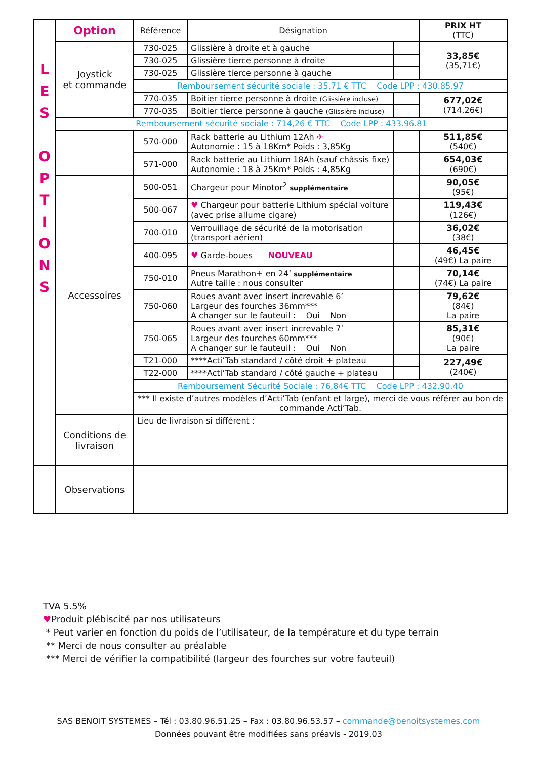| L E S O P T I O N S | Option | Référence | Désignation | | PRIX HT (TTC) |
| | Joystick et commande | 730-025 | Glissière à droite et à gauche | | 33,85€ (35,71€) |
| | | 730-025 | Glissière tierce personne à droite | | |
| | | 730-025 | Glissière tierce personne à gauche | | |
| | | Remboursement sécurité sociale : 35,71 € TTC Code LPP : 430.85.97 | | | |
| | | 770-035 | Boitier tierce personne à droite (Glissière incluse) | | 677,02€ (714,26€) |
| | | 770-035 | Boitier tierce personne à gauche (Glissière incluse) | | |
| | Remboursement sécurité sociale : 714,26 € TTC Code LPP : 433.96.81 | | | | |
| | | 570-000 | Rack batterie au Lithium 12Ah ✈ Autonomie : 15 à 18Km* Poids : 3,85Kg | | 511,85€ (540€) |
| | | 571-000 | Rack batterie au Lithium 18Ah (sauf châssis fixe) Autonomie : 18 à 25Km* Poids : 4,85Kg | | 654,03€ (690€) |
| | Accessoires | 500-051 | Chargeur pour Minotor<sup>2</sup> supplémentaire | | 90,05€ (95€) |
| | | 500-067 | ♥ Chargeur pour batterie Lithium spécial voiture (avec prise allume cigare) | | 119,43€ (126€) |
| | | 700-010 | Verrouillage de sécurité de la motorisation (transport aérien) | | 36,02€ (38€) |
| | | 400-095 | ♥ Garde-boues NOUVEAU | | 46,45€ (49€) La paire |
| | | 750-010 | Pneus Marathon+ en 24’ supplémentaire Autre taille : nous consulter | | 70,14€ (74€) La paire |
| | | 750-060 | Roues avant avec insert increvable 6’ Largeur des fourches 36mm*** A changer sur le fauteuil : Oui Non | | 79,62€ (84€) La paire |
| | | 750-065 | Roues avant avec insert increvable 7’ Largeur des fourches 60mm*** A changer sur le fauteuil : Oui Non | | 85,31€ (90€) La paire |
| | | T21-000 | ****Acti’Tab standard / côté droit + plateau | | 227,49€ (240€) |
| | | T22-000 | ****Acti’Tab standard / côté gauche + plateau | | |
| | | Remboursement Sécurité Sociale : 76,84€ TTC Code LPP : 432.90.40 | | | |
| | | *** Il existe d’autres modèles d’Acti’Tab (enfant et large), merci de vous référer au bon de commande Acti’Tab. | | | |
| | Conditions de livraison | Lieu de livraison si différent : | | | |
| | Observations | | | | |
TVA 5.5%
♥Produit plébiscité par nos utilisateurs
* Peut varier en fonction du poids de l’utilisateur, de la température et du type terrain
** Merci de nous consulter au préalable
*** Merci de vérifier la compatibilité (largeur des fourches sur votre fauteuil)
SAS BENOIT SYSTEMES – Tél : 03.80.96.51.25 – Fax : 03.80.96.53.57 – commande@benoitsystemes.com
Données pouvant être modifiées sans préavis - 2019.03